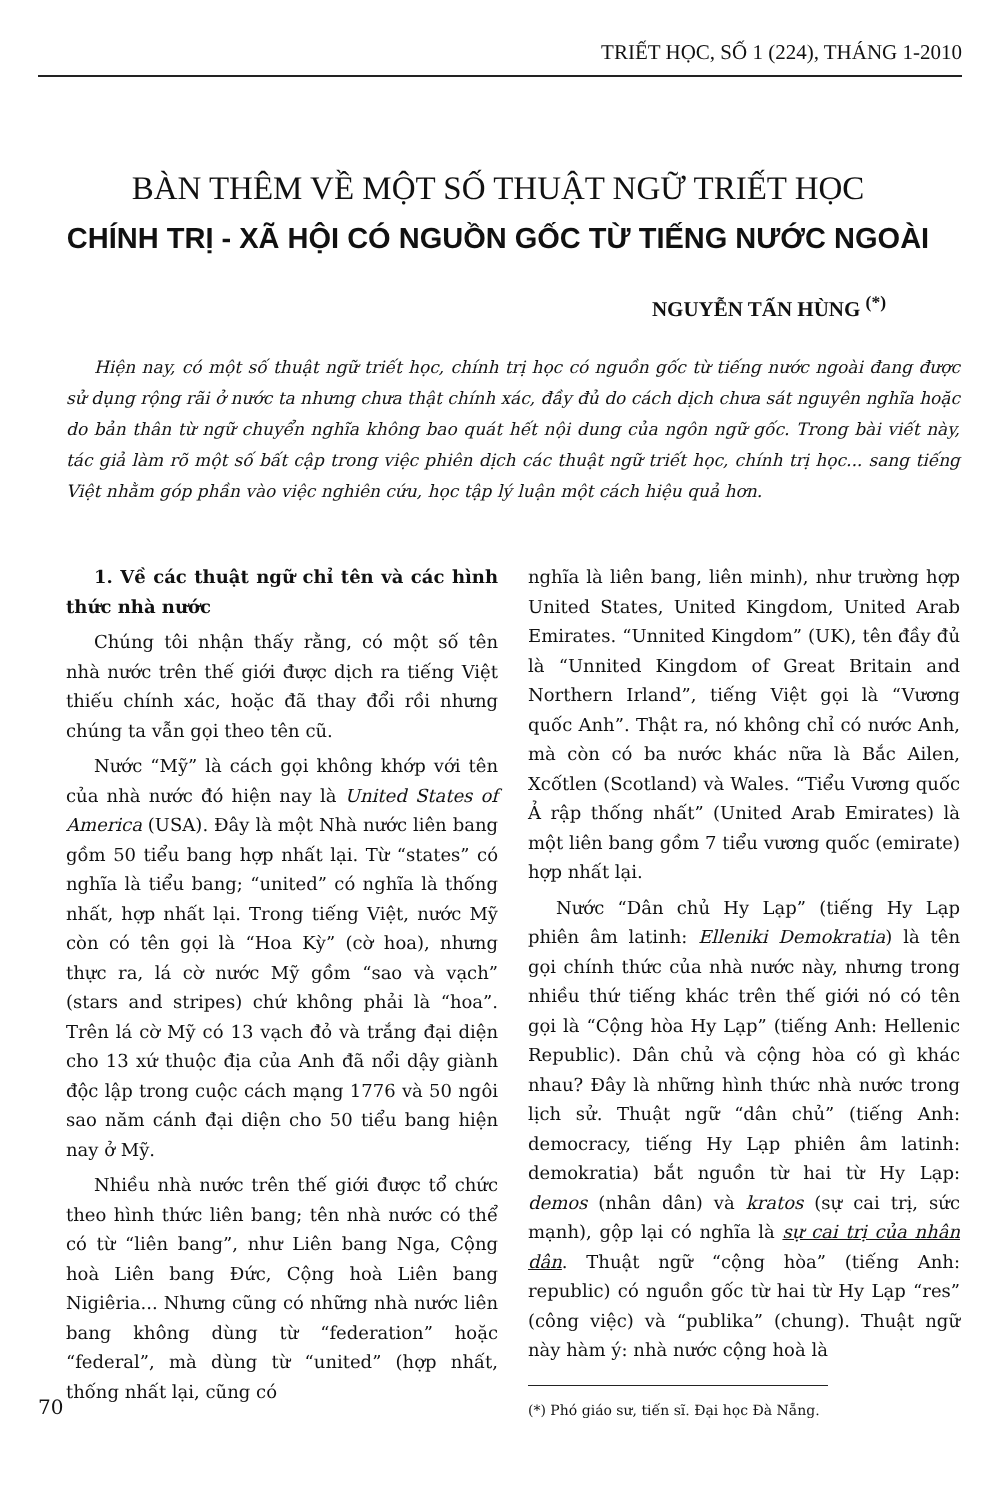TRIẾT HỌC, SỐ 1 (224), THÁNG 1-2010
BÀN THÊM VỀ MỘT SỐ THUẬT NGỮ TRIẾT HỌC
CHÍNH TRỊ - XÃ HỘI CÓ NGUỒN GỐC TỪ TIẾNG NƯỚC NGOÀI
NGUYỄN TẤN HÙNG <sup>(*)</sup>
Hiện nay, có một số thuật ngữ triết học, chính trị học có nguồn gốc từ tiếng nước ngoài đang được sử dụng rộng rãi ở nước ta nhưng chưa thật chính xác, đầy đủ do cách dịch chưa sát nguyên nghĩa hoặc do bản thân từ ngữ chuyển nghĩa không bao quát hết nội dung của ngôn ngữ gốc. Trong bài viết này, tác giả làm rõ một số bất cập trong việc phiên dịch các thuật ngữ triết học, chính trị học... sang tiếng Việt nhằm góp phần vào việc nghiên cứu, học tập lý luận một cách hiệu quả hơn.
1. Về các thuật ngữ chỉ tên và các hình thức nhà nước
Chúng tôi nhận thấy rằng, có một số tên nhà nước trên thế giới được dịch ra tiếng Việt thiếu chính xác, hoặc đã thay đổi rồi nhưng chúng ta vẫn gọi theo tên cũ.
Nước “Mỹ” là cách gọi không khớp với tên của nhà nước đó hiện nay là United States of America (USA). Đây là một Nhà nước liên bang gồm 50 tiểu bang hợp nhất lại. Từ “states” có nghĩa là tiểu bang; “united” có nghĩa là thống nhất, hợp nhất lại. Trong tiếng Việt, nước Mỹ còn có tên gọi là “Hoa Kỳ” (cờ hoa), nhưng thực ra, lá cờ nước Mỹ gồm “sao và vạch” (stars and stripes) chứ không phải là “hoa”. Trên lá cờ Mỹ có 13 vạch đỏ và trắng đại diện cho 13 xứ thuộc địa của Anh đã nổi dậy giành độc lập trong cuộc cách mạng 1776 và 50 ngôi sao năm cánh đại diện cho 50 tiểu bang hiện nay ở Mỹ.
Nhiều nhà nước trên thế giới được tổ chức theo hình thức liên bang; tên nhà nước có thể có từ “liên bang”, như Liên bang Nga, Cộng hoà Liên bang Đức, Cộng hoà Liên bang Nigiêria... Nhưng cũng có những nhà nước liên bang không dùng từ “federation” hoặc “federal”, mà dùng từ “united” (hợp nhất, thống nhất lại, cũng có
nghĩa là liên bang, liên minh), như trường hợp United States, United Kingdom, United Arab Emirates. “Unnited Kingdom” (UK), tên đầy đủ là “Unnited Kingdom of Great Britain and Northern Irland”, tiếng Việt gọi là “Vương quốc Anh”. Thật ra, nó không chỉ có nước Anh, mà còn có ba nước khác nữa là Bắc Ailen, Xcốtlen (Scotland) và Wales. “Tiểu Vương quốc Ả rập thống nhất” (United Arab Emirates) là một liên bang gồm 7 tiểu vương quốc (emirate) hợp nhất lại.
Nước “Dân chủ Hy Lạp” (tiếng Hy Lạp phiên âm latinh: Elleniki Demokratia) là tên gọi chính thức của nhà nước này, nhưng trong nhiều thứ tiếng khác trên thế giới nó có tên gọi là “Cộng hòa Hy Lạp” (tiếng Anh: Hellenic Republic). Dân chủ và cộng hòa có gì khác nhau? Đây là những hình thức nhà nước trong lịch sử. Thuật ngữ “dân chủ” (tiếng Anh: democracy, tiếng Hy Lạp phiên âm latinh: demokratia) bắt nguồn từ hai từ Hy Lạp: demos (nhân dân) và kratos (sự cai trị, sức mạnh), gộp lại có nghĩa là sự cai trị của nhân dân. Thuật ngữ “cộng hòa” (tiếng Anh: republic) có nguồn gốc từ hai từ Hy Lạp “res” (công việc) và “publika” (chung). Thuật ngữ này hàm ý: nhà nước cộng hoà là
(*) Phó giáo sư, tiến sĩ. Đại học Đà Nẵng.
70